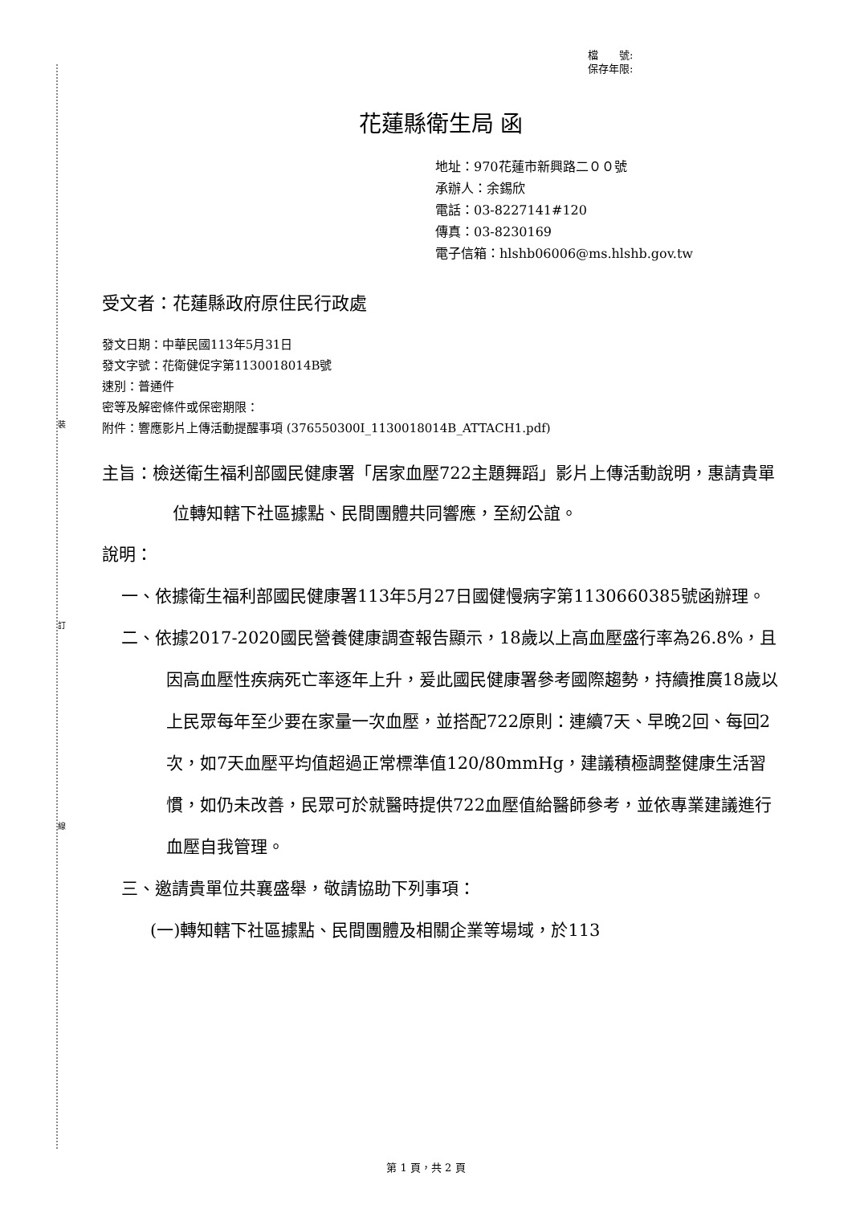裝
訂
線
檔　　號:
保存年限:
花蓮縣衛生局 函
地址：970花蓮市新興路二００號
承辦人：余錫欣
電話：03-8227141#120
傳真：03-8230169
電子信箱：hlshb06006@ms.hlshb.gov.tw
受文者：花蓮縣政府原住民行政處
發文日期：中華民國113年5月31日
發文字號：花衛健促字第1130018014B號
速別：普通件
密等及解密條件或保密期限：
附件：響應影片上傳活動提醒事項 (376550300I_1130018014B_ATTACH1.pdf)
主旨：檢送衛生福利部國民健康署「居家血壓722主題舞蹈」影片上傳活動說明，惠請貴單位轉知轄下社區據點、民間團體共同響應，至紉公誼。
說明：
一、依據衛生福利部國民健康署113年5月27日國健慢病字第1130660385號函辦理。
二、依據2017-2020國民營養健康調查報告顯示，18歲以上高血壓盛行率為26.8%，且因高血壓性疾病死亡率逐年上升，爰此國民健康署參考國際趨勢，持續推廣18歲以上民眾每年至少要在家量一次血壓，並搭配722原則：連續7天、早晚2回、每回2次，如7天血壓平均值超過正常標準值120/80mmHg，建議積極調整健康生活習慣，如仍未改善，民眾可於就醫時提供722血壓值給醫師參考，並依專業建議進行血壓自我管理。
三、邀請貴單位共襄盛舉，敬請協助下列事項：
(一)轉知轄下社區據點、民間團體及相關企業等場域，於113
第 1 頁，共 2 頁